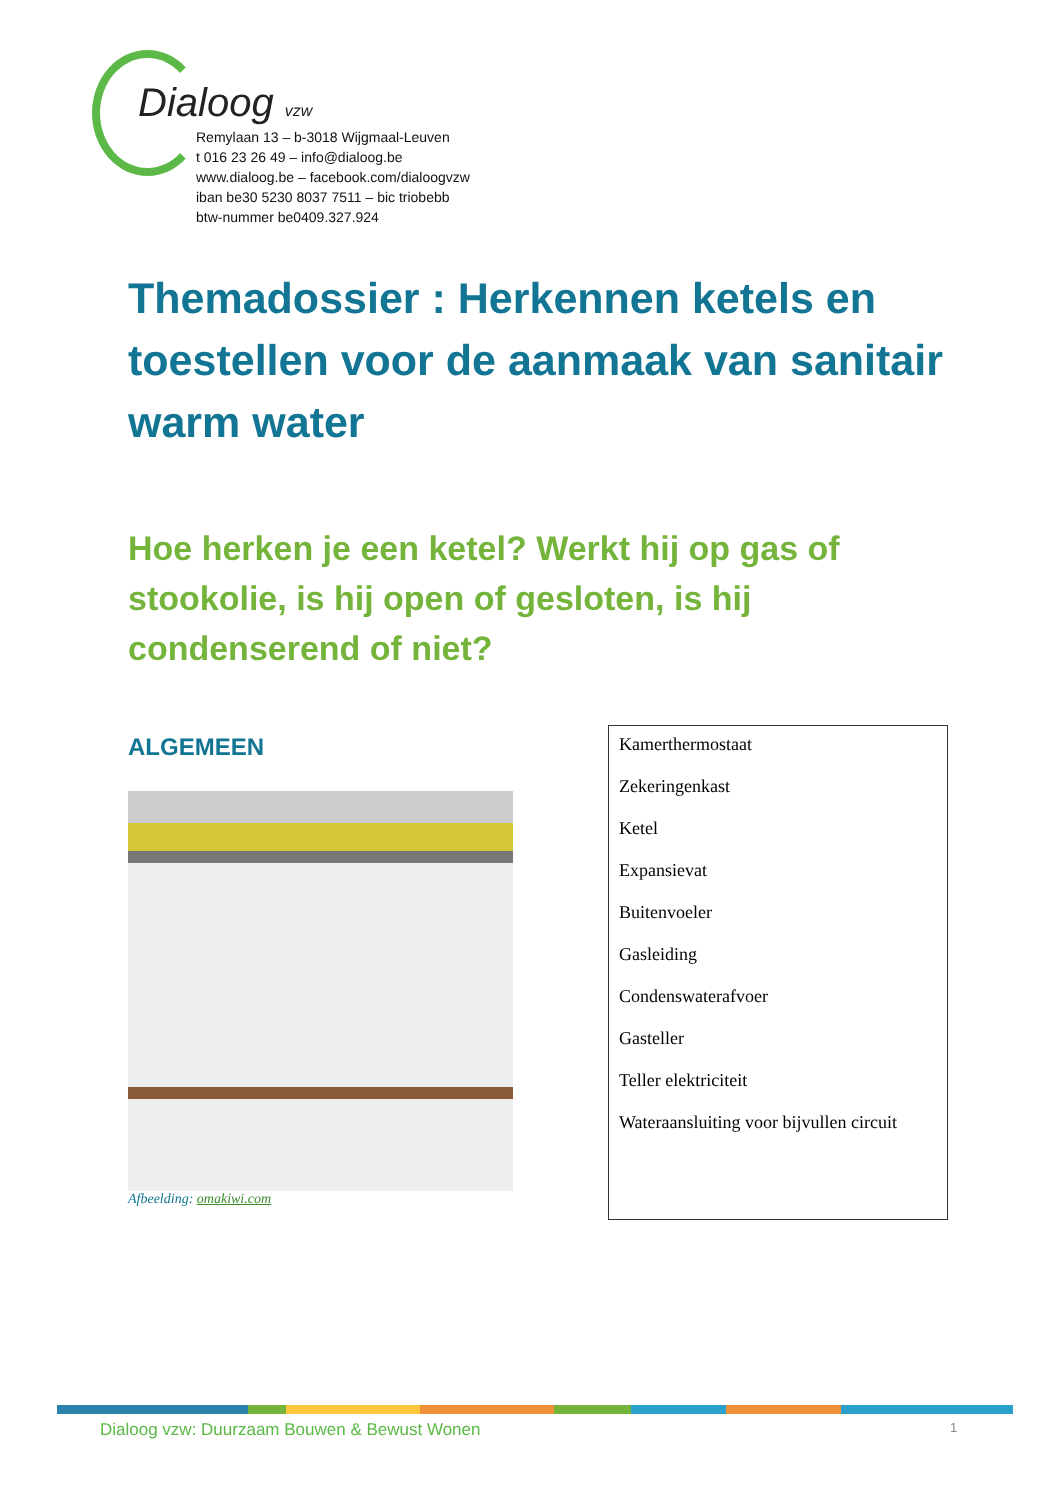Dialoog vzw
Remylaan 13 – b-3018 Wijgmaal-Leuven
t 016 23 26 49 – info@dialoog.be
www.dialoog.be – facebook.com/dialoogvzw
iban be30 5230 8037 7511 – bic triobebb
btw-nummer be0409.327.924
Themadossier : Herkennen ketels en toestellen voor de aanmaak van sanitair warm water
Hoe herken je een ketel? Werkt hij op gas of stookolie, is hij open of gesloten, is hij condenserend of niet?
ALGEMEEN
Afbeelding: omakiwi.com
Kamerthermostaat
Zekeringenkast
Ketel
Expansievat
Buitenvoeler
Gasleiding
Condenswaterafvoer
Gasteller
Teller elektriciteit
Wateraansluiting voor bijvullen circuit
Dialoog vzw: Duurzaam Bouwen & Bewust Wonen
1